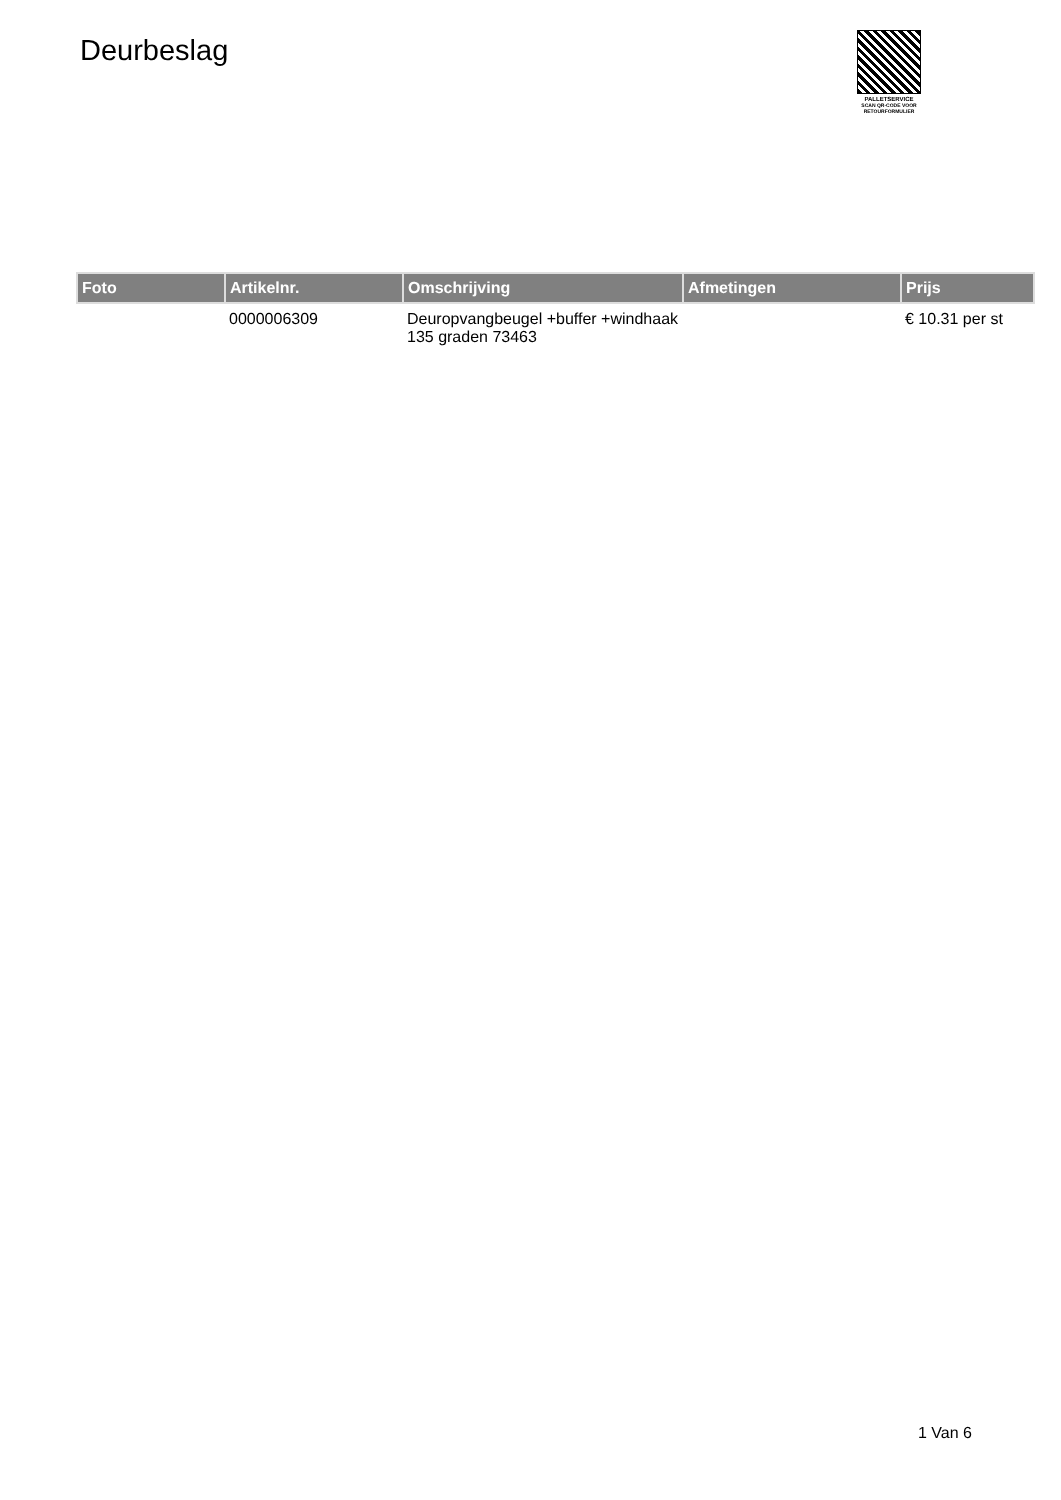Deurbeslag
PALLETSERVICE
SCAN QR-CODE VOOR
RETOURFORMULIER
| Foto | Artikelnr. | Omschrijving | Afmetingen | Prijs |
| --- | --- | --- | --- | --- |
| | 0000006309 | Deuropvangbeugel +buffer +windhaak 135 graden 73463 | | € 10.31 per st |
1 Van 6